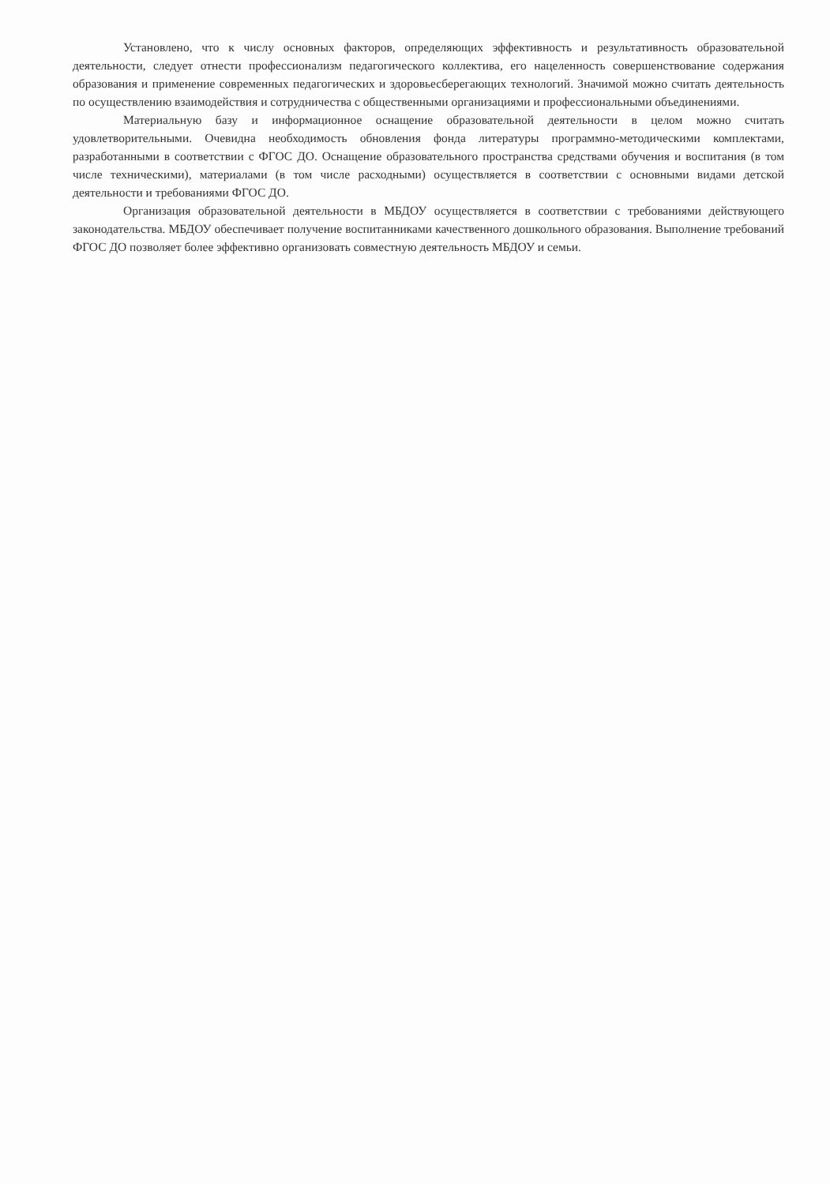Установлено, что к числу основных факторов, определяющих эффективность и результативность образовательной деятельности, следует отнести профессионализм педагогического коллектива, его нацеленность совершенствование содержания образования и применение современных педагогических и здоровьесберегающих технологий. Значимой можно считать деятельность по осуществлению взаимодействия и сотрудничества с общественными организациями и профессиональными объединениями.
Материальную базу и информационное оснащение образовательной деятельности в целом можно считать удовлетворительными. Очевидна необходимость обновления фонда литературы программно-методическими комплектами, разработанными в соответствии с ФГОС ДО. Оснащение образовательного пространства средствами обучения и воспитания (в том числе техническими), материалами (в том числе расходными) осуществляется в соответствии с основными видами детской деятельности и требованиями ФГОС ДО.
Организация образовательной деятельности в МБДОУ осуществляется в соответствии с требованиями действующего законодательства. МБДОУ обеспечивает получение воспитанниками качественного дошкольного образования. Выполнение требований ФГОС ДО позволяет более эффективно организовать совместную деятельность МБДОУ и семьи.